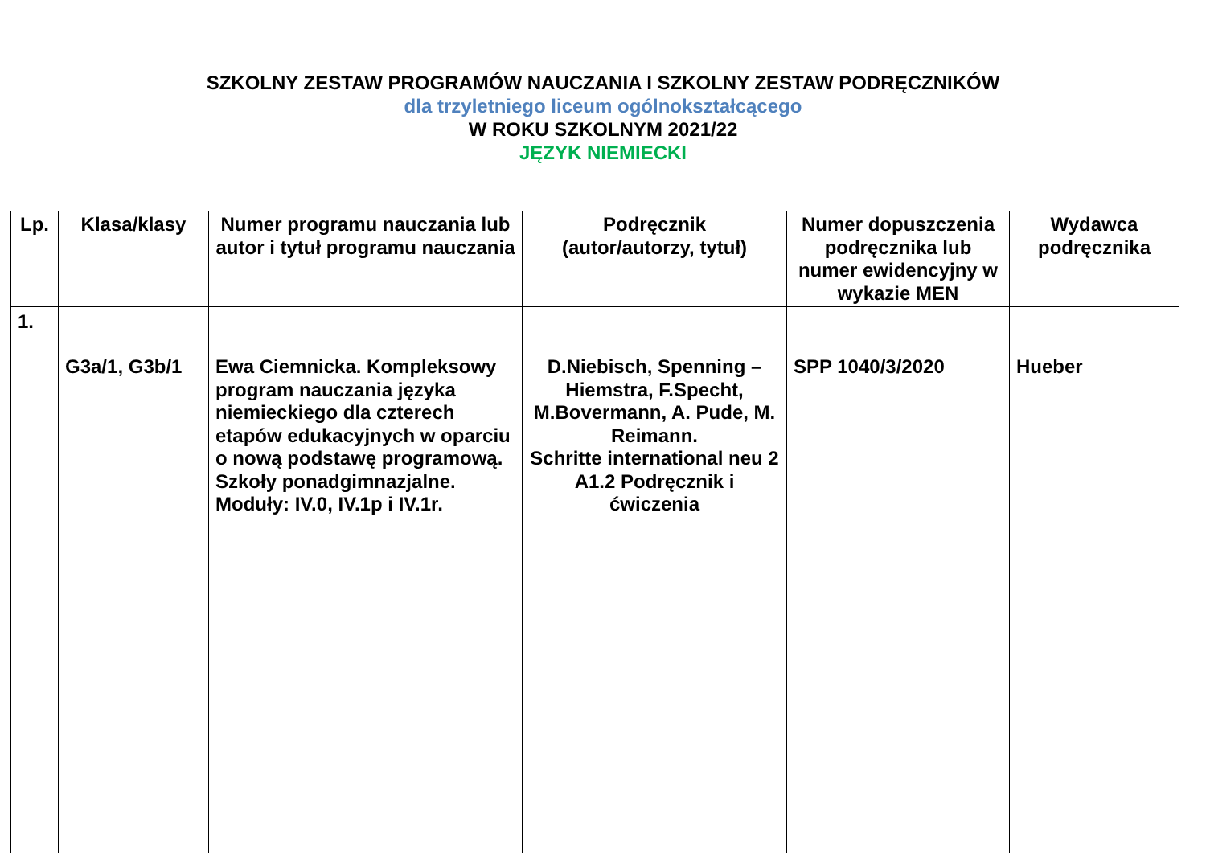SZKOLNY ZESTAW PROGRAMÓW NAUCZANIA I SZKOLNY ZESTAW PODRĘCZNIKÓW
dla trzyletniego liceum ogólnokształcącego
W ROKU SZKOLNYM 2021/22
JĘZYK NIEMIECKI
| Lp. | Klasa/klasy | Numer programu nauczania lub autor i tytuł programu nauczania | Podręcznik (autor/autorzy, tytuł) | Numer dopuszczenia podręcznika lub numer ewidencyjny w wykazie MEN | Wydawca podręcznika |
| --- | --- | --- | --- | --- | --- |
| 1. | G3a/1, G3b/1 | Ewa Ciemnicka. Kompleksowy program nauczania języka niemieckiego dla czterech etapów edukacyjnych w oparciu o nową podstawę programową. Szkoły ponadgimnazjalne. Moduły: IV.0, IV.1p i IV.1r. | D.Niebisch, Spenning – Hiemstra, F.Specht, M.Bovermann, A. Pude, M. Reimann. Schritte international neu 2 A1.2 Podręcznik i ćwiczenia | SPP 1040/3/2020 | Hueber |